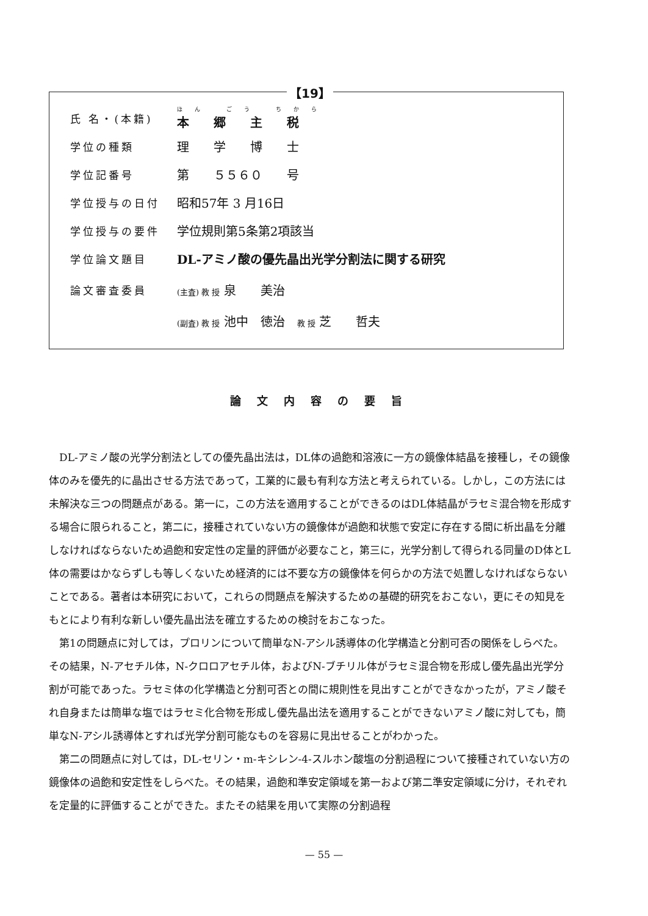【19】
氏 名・(本籍)
ほん ごう ちから
本　　郷　　主　　税
学位の種類
理　　学　　博　　士
学位記番号
第　　５５６０　　号
学位授与の日付
昭和57年 3 月16日
学位授与の要件
学位規則第5条第2項該当
学位論文題目
DL-アミノ酸の優先晶出光学分割法に関する研究
論文審査委員
(主査) 教 授 泉　　美治
(副査) 教 授 池中　徳治　教 授 芝　　哲夫
論文内容の要旨
DL-アミノ酸の光学分割法としての優先晶出法は，DL体の過飽和溶液に一方の鏡像体結晶を接種し，その鏡像体のみを優先的に晶出させる方法であって，工業的に最も有利な方法と考えられている。しかし，この方法には未解決な三つの問題点がある。第一に，この方法を適用することができるのはDL体結晶がラセミ混合物を形成する場合に限られること，第二に，接種されていない方の鏡像体が過飽和状態で安定に存在する間に析出晶を分離しなければならないため過飽和安定性の定量的評価が必要なこと，第三に，光学分割して得られる同量のD体とL体の需要はかならずしも等しくないため経済的には不要な方の鏡像体を何らかの方法で処置しなければならないことである。著者は本研究において，これらの問題点を解決するための基礎的研究をおこない，更にその知見をもとにより有利な新しい優先晶出法を確立するための検討をおこなった。
第1の問題点に対しては，プロリンについて簡単なN-アシル誘導体の化学構造と分割可否の関係をしらべた。その結果，N-アセチル体，N-クロロアセチル体，およびN-ブチリル体がラセミ混合物を形成し優先晶出光学分割が可能であった。ラセミ体の化学構造と分割可否との間に規則性を見出すことができなかったが，アミノ酸それ自身または簡単な塩ではラセミ化合物を形成し優先晶出法を適用することができないアミノ酸に対しても，簡単なN-アシル誘導体とすれば光学分割可能なものを容易に見出せることがわかった。
第二の問題点に対しては，DL-セリン・m-キシレン-4-スルホン酸塩の分割過程について接種されていない方の鏡像体の過飽和安定性をしらべた。その結果，過飽和準安定領域を第一および第二準安定領域に分け，それぞれを定量的に評価することができた。またその結果を用いて実際の分割過程
— 55 —